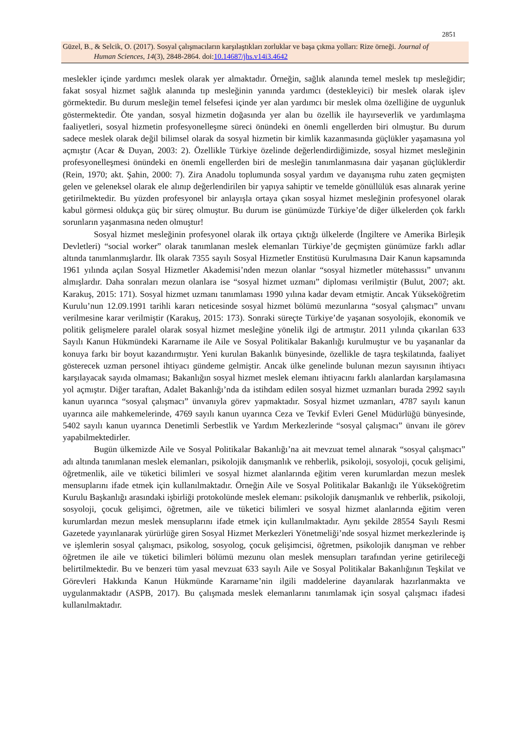2851
Güzel, B., & Selcik, O. (2017). Sosyal çalışmacıların karşılaştıkları zorluklar ve başa çıkma yolları: Rize örneği. Journal of
Human Sciences, 14(3), 2848-2864. doi:10.14687/jhs.v14i3.4642
meslekler içinde yardımcı meslek olarak yer almaktadır. Örneğin, sağlık alanında temel meslek tıp mesleğidir; fakat sosyal hizmet sağlık alanında tıp mesleğinin yanında yardımcı (destekleyici) bir meslek olarak işlev görmektedir. Bu durum mesleğin temel felsefesi içinde yer alan yardımcı bir meslek olma özelliğine de uygunluk göstermektedir. Öte yandan, sosyal hizmetin doğasında yer alan bu özellik ile hayırseverlik ve yardımlaşma faaliyetleri, sosyal hizmetin profesyonelleşme süreci önündeki en önemli engellerden biri olmuştur. Bu durum sadece meslek olarak değil bilimsel olarak da sosyal hizmetin bir kimlik kazanmasında güçlükler yaşamasına yol açmıştır (Acar & Duyan, 2003: 2). Özellikle Türkiye özelinde değerlendirdiğimizde, sosyal hizmet mesleğinin profesyonelleşmesi önündeki en önemli engellerden biri de mesleğin tanımlanmasına dair yaşanan güçlüklerdir (Rein, 1970; akt. Şahin, 2000: 7). Zira Anadolu toplumunda sosyal yardım ve dayanışma ruhu zaten geçmişten gelen ve geleneksel olarak ele alınıp değerlendirilen bir yapıya sahiptir ve temelde gönüllülük esas alınarak yerine getirilmektedir. Bu yüzden profesyonel bir anlayışla ortaya çıkan sosyal hizmet mesleğinin profesyonel olarak kabul görmesi oldukça güç bir süreç olmuştur. Bu durum ise günümüzde Türkiye’de diğer ülkelerden çok farklı sorunların yaşanmasına neden olmuştur!
Sosyal hizmet mesleğinin profesyonel olarak ilk ortaya çıktığı ülkelerde (İngiltere ve Amerika Birleşik Devletleri) “social worker” olarak tanımlanan meslek elemanları Türkiye’de geçmişten günümüze farklı adlar altında tanımlanmışlardır. İlk olarak 7355 sayılı Sosyal Hizmetler Enstitüsü Kurulmasına Dair Kanun kapsamında 1961 yılında açılan Sosyal Hizmetler Akademisi’nden mezun olanlar “sosyal hizmetler mütehassısı” unvanını almışlardır. Daha sonraları mezun olanlara ise “sosyal hizmet uzmanı” diploması verilmiştir (Bulut, 2007; akt. Karakuş, 2015: 171). Sosyal hizmet uzmanı tanımlaması 1990 yılına kadar devam etmiştir. Ancak Yükseköğretim Kurulu’nun 12.09.1991 tarihli kararı neticesinde sosyal hizmet bölümü mezunlarına “sosyal çalışmacı” unvanı verilmesine karar verilmiştir (Karakuş, 2015: 173). Sonraki süreçte Türkiye’de yaşanan sosyolojik, ekonomik ve politik gelişmelere paralel olarak sosyal hizmet mesleğine yönelik ilgi de artmıştır. 2011 yılında çıkarılan 633 Sayılı Kanun Hükmündeki Kararname ile Aile ve Sosyal Politikalar Bakanlığı kurulmuştur ve bu yaşananlar da konuya farkı bir boyut kazandırmıştır. Yeni kurulan Bakanlık bünyesinde, özellikle de taşra teşkilatında, faaliyet gösterecek uzman personel ihtiyacı gündeme gelmiştir. Ancak ülke genelinde bulunan mezun sayısının ihtiyacı karşılayacak sayıda olmaması; Bakanlığın sosyal hizmet meslek elemanı ihtiyacını farklı alanlardan karşılamasına yol açmıştır. Diğer taraftan, Adalet Bakanlığı’nda da istihdam edilen sosyal hizmet uzmanları burada 2992 sayılı kanun uyarınca “sosyal çalışmacı” ünvanıyla görev yapmaktadır. Sosyal hizmet uzmanları, 4787 sayılı kanun uyarınca aile mahkemelerinde, 4769 sayılı kanun uyarınca Ceza ve Tevkif Evleri Genel Müdürlüğü bünyesinde, 5402 sayılı kanun uyarınca Denetimli Serbestlik ve Yardım Merkezlerinde “sosyal çalışmacı” ünvanı ile görev yapabilmektedirler.
Bugün ülkemizde Aile ve Sosyal Politikalar Bakanlığı’na ait mevzuat temel alınarak “sosyal çalışmacı” adı altında tanımlanan meslek elemanları, psikolojik danışmanlık ve rehberlik, psikoloji, sosyoloji, çocuk gelişimi, öğretmenlik, aile ve tüketici bilimleri ve sosyal hizmet alanlarında eğitim veren kurumlardan mezun meslek mensuplarını ifade etmek için kullanılmaktadır. Örneğin Aile ve Sosyal Politikalar Bakanlığı ile Yükseköğretim Kurulu Başkanlığı arasındaki işbirliği protokolünde meslek elemanı: psikolojik danışmanlık ve rehberlik, psikoloji, sosyoloji, çocuk gelişimci, öğretmen, aile ve tüketici bilimleri ve sosyal hizmet alanlarında eğitim veren kurumlardan mezun meslek mensuplarını ifade etmek için kullanılmaktadır. Aynı şekilde 28554 Sayılı Resmi Gazetede yayınlanarak yürürlüğe giren Sosyal Hizmet Merkezleri Yönetmeliği’nde sosyal hizmet merkezlerinde iş ve işlemlerin sosyal çalışmacı, psikolog, sosyolog, çocuk gelişimcisi, öğretmen, psikolojik danışman ve rehber öğretmen ile aile ve tüketici bilimleri bölümü mezunu olan meslek mensupları tarafından yerine getirileceği belirtilmektedir. Bu ve benzeri tüm yasal mevzuat 633 sayılı Aile ve Sosyal Politikalar Bakanlığının Teşkilat ve Görevleri Hakkında Kanun Hükmünde Kararname’nin ilgili maddelerine dayanılarak hazırlanmakta ve uygulanmaktadır (ASPB, 2017). Bu çalışmada meslek elemanlarını tanımlamak için sosyal çalışmacı ifadesi kullanılmaktadır.